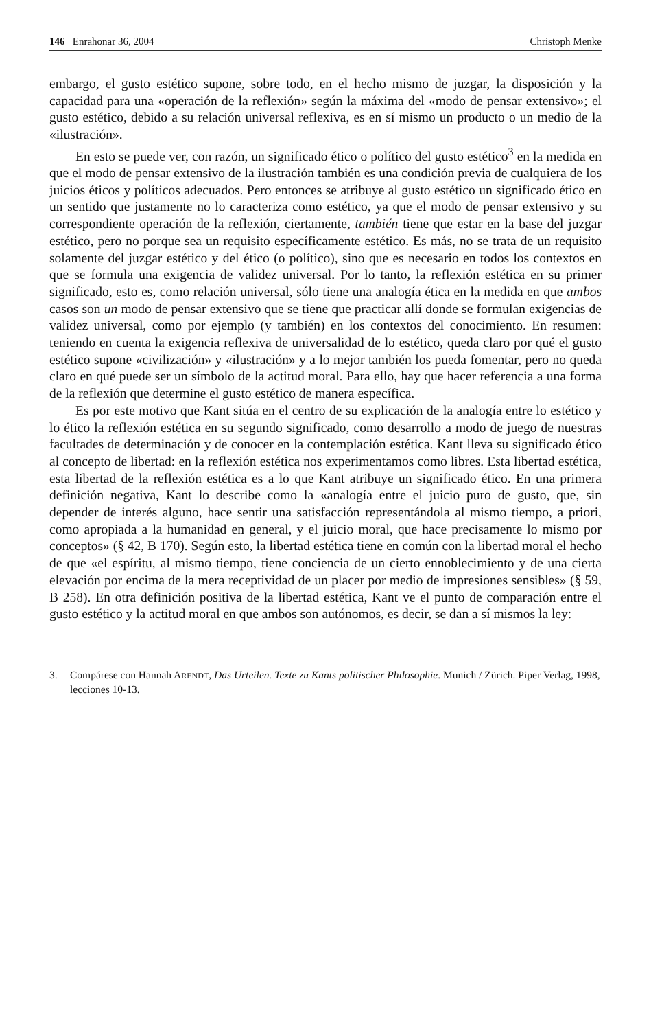146 Enrahonar 36, 2004 Christoph Menke
embargo, el gusto estético supone, sobre todo, en el hecho mismo de juzgar, la disposición y la capacidad para una «operación de la reflexión» según la máxima del «modo de pensar extensivo»; el gusto estético, debido a su relación universal reflexiva, es en sí mismo un producto o un medio de la «ilustración».
En esto se puede ver, con razón, un significado ético o político del gusto estético<sup>3</sup> en la medida en que el modo de pensar extensivo de la ilustración también es una condición previa de cualquiera de los juicios éticos y políticos adecuados. Pero entonces se atribuye al gusto estético un significado ético en un sentido que justamente no lo caracteriza como estético, ya que el modo de pensar extensivo y su correspondiente operación de la reflexión, ciertamente, también tiene que estar en la base del juzgar estético, pero no porque sea un requisito específicamente estético. Es más, no se trata de un requisito solamente del juzgar estético y del ético (o político), sino que es necesario en todos los contextos en que se formula una exigencia de validez universal. Por lo tanto, la reflexión estética en su primer significado, esto es, como relación universal, sólo tiene una analogía ética en la medida en que ambos casos son un modo de pensar extensivo que se tiene que practicar allí donde se formulan exigencias de validez universal, como por ejemplo (y también) en los contextos del conocimiento. En resumen: teniendo en cuenta la exigencia reflexiva de universalidad de lo estético, queda claro por qué el gusto estético supone «civilización» y «ilustración» y a lo mejor también los pueda fomentar, pero no queda claro en qué puede ser un símbolo de la actitud moral. Para ello, hay que hacer referencia a una forma de la reflexión que determine el gusto estético de manera específica.
Es por este motivo que Kant sitúa en el centro de su explicación de la analogía entre lo estético y lo ético la reflexión estética en su segundo significado, como desarrollo a modo de juego de nuestras facultades de determinación y de conocer en la contemplación estética. Kant lleva su significado ético al concepto de libertad: en la reflexión estética nos experimentamos como libres. Esta libertad estética, esta libertad de la reflexión estética es a lo que Kant atribuye un significado ético. En una primera definición negativa, Kant lo describe como la «analogía entre el juicio puro de gusto, que, sin depender de interés alguno, hace sentir una satisfacción representándola al mismo tiempo, a priori, como apropiada a la humanidad en general, y el juicio moral, que hace precisamente lo mismo por conceptos» (§ 42, B 170). Según esto, la libertad estética tiene en común con la libertad moral el hecho de que «el espíritu, al mismo tiempo, tiene conciencia de un cierto ennoblecimiento y de una cierta elevación por encima de la mera receptividad de un placer por medio de impresiones sensibles» (§ 59, B 258). En otra definición positiva de la libertad estética, Kant ve el punto de comparación entre el gusto estético y la actitud moral en que ambos son autónomos, es decir, se dan a sí mismos la ley:
3. Compárese con Hannah ARENDT, Das Urteilen. Texte zu Kants politischer Philosophie. Munich / Zürich. Piper Verlag, 1998, lecciones 10-13.